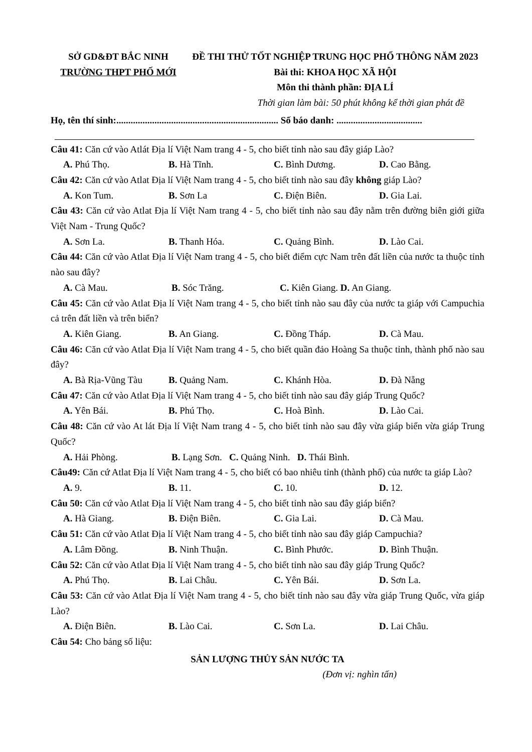SỞ GD&ĐT BẮC NINH
TRƯỜNG THPT PHỐ MỚI
ĐỀ THI THỬ TỐT NGHIỆP TRUNG HỌC PHỔ THÔNG NĂM 2023
Bài thi: KHOA HỌC XÃ HỘI
Môn thi thành phần: ĐỊA LÍ
Thời gian làm bài: 50 phút không kể thời gian phát đề
Họ, tên thí sinh:.................................................................... Số báo danh: ....................................
Câu 41: Căn cứ vào Atlát Địa lí Việt Nam trang 4 - 5, cho biết tỉnh nào sau đây giáp Lào?
A. Phú Thọ. B. Hà Tĩnh. C. Bình Dương. D. Cao Bằng.
Câu 42: Căn cứ vào Atlat Địa lí Việt Nam trang 4 - 5, cho biết tỉnh nào sau đây không giáp Lào?
A. Kon Tum. B. Sơn La C. Điện Biên. D. Gia Lai.
Câu 43: Căn cứ vào Atlat Địa lí Việt Nam trang 4 - 5, cho biết tỉnh nào sau đây nằm trên đường biên giới giữa Việt Nam - Trung Quốc?
A. Sơn La. B. Thanh Hóa. C. Quảng Bình. D. Lào Cai.
Câu 44: Căn cứ vào Atlat Địa lí Việt Nam trang 4 - 5, cho biết điểm cực Nam trên đất liền của nước ta thuộc tỉnh nào sau đây?
A. Cà Mau. B. Sóc Trăng. C. Kiên Giang. D. An Giang.
Câu 45: Căn cứ vào Atlat Địa lí Việt Nam trang 4 - 5, cho biết tỉnh nào sau đây của nước ta giáp với Campuchia cả trên đất liền và trên biển?
A. Kiên Giang. B. An Giang. C. Đồng Tháp. D. Cà Mau.
Câu 46: Căn cứ vào Atlat Địa lí Việt Nam trang 4 - 5, cho biết quần đảo Hoàng Sa thuộc tỉnh, thành phố nào sau đây?
A. Bà Rịa-Vũng Tàu B. Quảng Nam. C. Khánh Hòa. D. Đà Nẵng
Câu 47: Căn cứ vào Atlat Địa lí Việt Nam trang 4 - 5, cho biết tỉnh nào sau đây giáp Trung Quốc?
A. Yên Bái. B. Phú Thọ. C. Hoà Bình. D. Lào Cai.
Câu 48: Căn cứ vào At lát Địa lí Việt Nam trang 4 - 5, cho biết tỉnh nào sau đây vừa giáp biển vừa giáp Trung Quốc?
A. Hải Phòng. B. Lạng Sơn. C. Quảng Ninh. D. Thái Bình.
Câu49: Căn cứ Atlat Địa lí Việt Nam trang 4 - 5, cho biết có bao nhiêu tỉnh (thành phố) của nước ta giáp Lào?
A. 9. B. 11. C. 10. D. 12.
Câu 50: Căn cứ vào Atlat Địa lí Việt Nam trang 4 - 5, cho biết tỉnh nào sau đây giáp biển?
A. Hà Giang. B. Điện Biên. C. Gia Lai. D. Cà Mau.
Câu 51: Căn cứ vào Atlat Địa lí Việt Nam trang 4 - 5, cho biết tỉnh nào sau đây giáp Campuchia?
A. Lâm Đồng. B. Ninh Thuận. C. Bình Phước. D. Bình Thuận.
Câu 52: Căn cứ vào Atlat Địa lí Việt Nam trang 4 - 5, cho biết tỉnh nào sau đây giáp Trung Quốc?
A. Phú Thọ. B. Lai Châu. C. Yên Bái. D. Sơn La.
Câu 53: Căn cứ vào Atlat Địa lí Việt Nam trang 4 - 5, cho biết tỉnh nào sau đây vừa giáp Trung Quốc, vừa giáp Lào?
A. Điện Biên. B. Lào Cai. C. Sơn La. D. Lai Châu.
Câu 54: Cho bảng số liệu:
SẢN LƯỢNG THỦY SẢN NƯỚC TA
(Đơn vị: nghìn tấn)